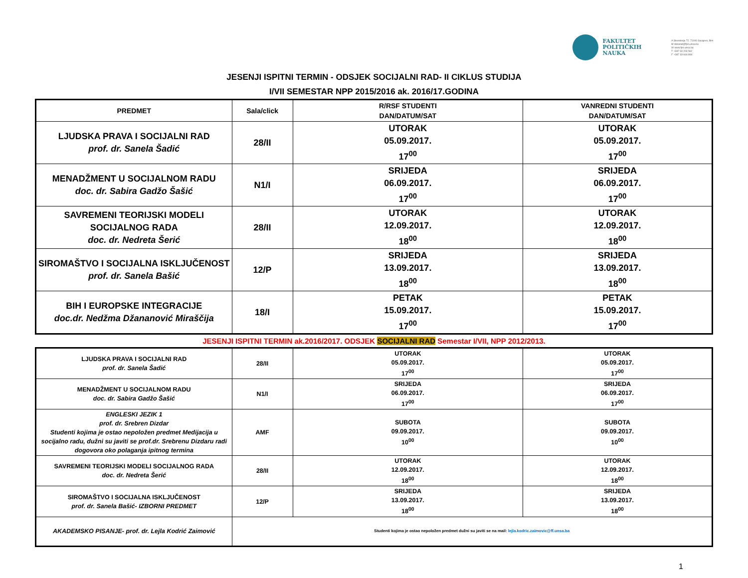FAKULTET
POLITIČKIH
NAUKA
A Skenderija 72, 71000 Sarajevo, BiH
M dekanat@fpn.unsa.ba
W www.fpn.unsa.ba
T +387 33 203 562
F +387 33 666 884
JESENJI ISPITNI TERMIN - ODSJEK SOCIJALNI RAD- II CIKLUS STUDIJA
I/VII SEMESTAR NPP 2015/2016 ak. 2016/17.GODINA
| PREDMET | Sala/click | R/RSF STUDENTI DAN/DATUM/SAT | VANREDNI STUDENTI DAN/DATUM/SAT |
| --- | --- | --- | --- |
| LJUDSKA PRAVA I SOCIJALNI RAD prof. dr. Sanela Šadić | 28/II | UTORAK 05.09.2017. 17<sup>00</sup> | UTORAK 05.09.2017. 17<sup>00</sup> |
| MENADŽMENT U SOCIJALNOM RADU doc. dr. Sabira Gadžo Šašić | N1/I | SRIJEDA 06.09.2017. 17<sup>00</sup> | SRIJEDA 06.09.2017. 17<sup>00</sup> |
| SAVREMENI TEORIJSKI MODELI SOCIJALNOG RADA doc. dr. Nedreta Šerić | 28/II | UTORAK 12.09.2017. 18<sup>00</sup> | UTORAK 12.09.2017. 18<sup>00</sup> |
| SIROMAŠTVO I SOCIJALNA ISKLJUČENOST prof. dr. Sanela Bašić | 12/P | SRIJEDA 13.09.2017. 18<sup>00</sup> | SRIJEDA 13.09.2017. 18<sup>00</sup> |
| BIH I EUROPSKE INTEGRACIJE doc.dr. Nedžma Džananović Miraščija | 18/I | PETAK 15.09.2017. 17<sup>00</sup> | PETAK 15.09.2017. 17<sup>00</sup> |
JESENJI ISPITNI TERMIN ak.2016/2017. ODSJEK SOCIJALNI RAD Semestar I/VII, NPP 2012/2013.
| LJUDSKA PRAVA I SOCIJALNI RAD prof. dr. Sanela Šadić | 28/II | UTORAK 05.09.2017. 17<sup>00</sup> | UTORAK 05.09.2017. 17<sup>00</sup> |
| MENADŽMENT U SOCIJALNOM RADU doc. dr. Sabira Gadžo Šašić | N1/I | SRIJEDA 06.09.2017. 17<sup>00</sup> | SRIJEDA 06.09.2017. 17<sup>00</sup> |
| ENGLESKI JEZIK 1 prof. dr. Srebren Dizdar Studenti kojima je ostao nepoložen predmet Medijacija u socijalno radu, dužni su javiti se prof.dr. Srebrenu Dizdaru radi dogovora oko polaganja ipitnog termina | AMF | SUBOTA 09.09.2017. 10<sup>00</sup> | SUBOTA 09.09.2017. 10<sup>00</sup> |
| SAVREMENI TEORIJSKI MODELI SOCIJALNOG RADA doc. dr. Nedreta Šerić | 28/II | UTORAK 12.09.2017. 18<sup>00</sup> | UTORAK 12.09.2017. 18<sup>00</sup> |
| SIROMAŠTVO I SOCIJALNA ISKLJUČENOST prof. dr. Sanela Bašić- IZBORNI PREDMET | 12/P | SRIJEDA 13.09.2017. 18<sup>00</sup> | SRIJEDA 13.09.2017. 18<sup>00</sup> |
| AKADEMSKO PISANJE- prof. dr. Lejla Kodrić Zaimović | Studenti kojima je ostao nepoložen predmet dužni su javiti se na mail: lejla.kodric.zaimovic@ff.unsa.ba | | |
1